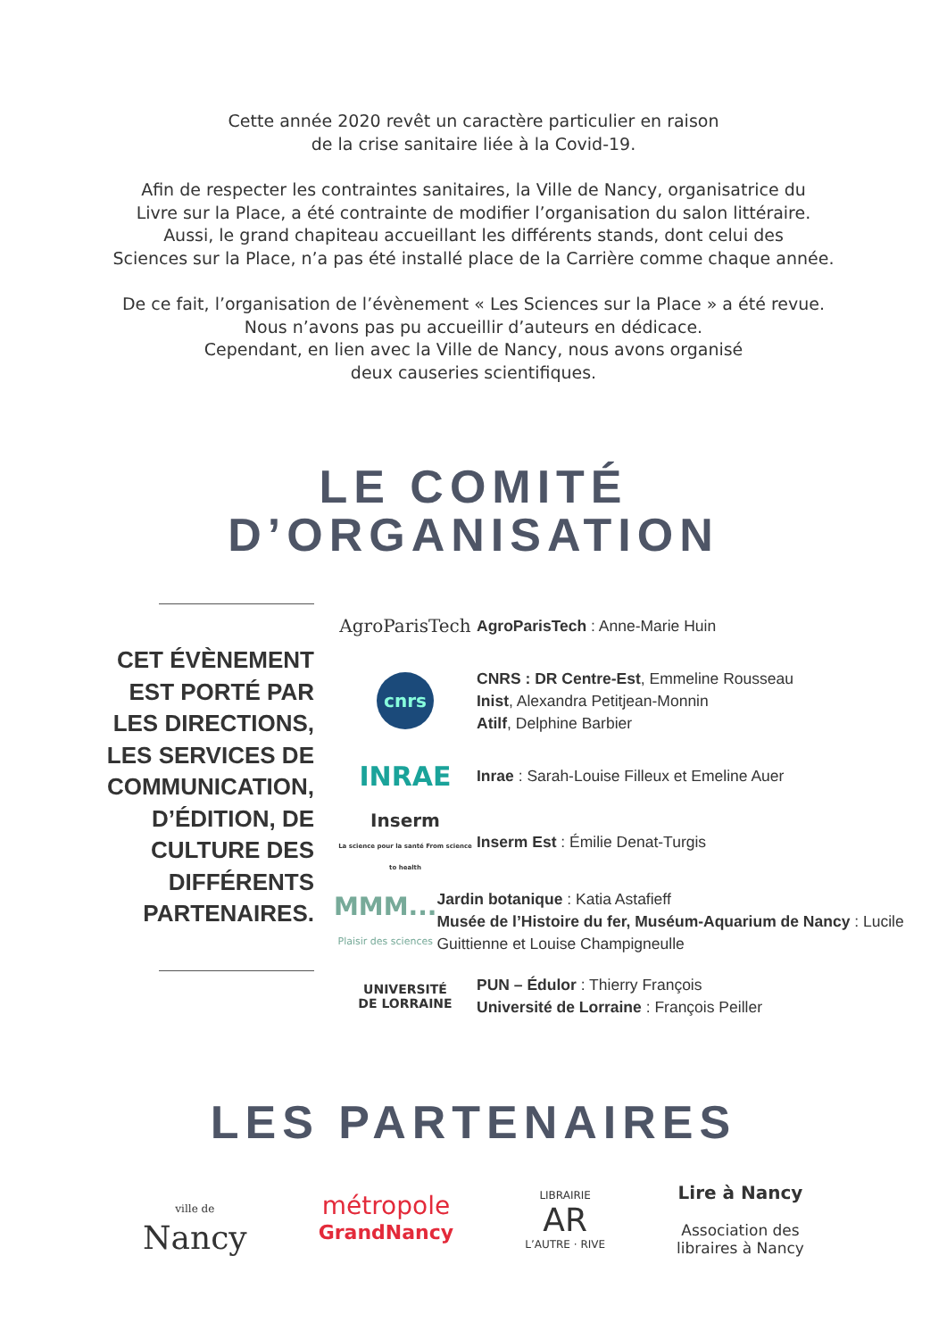Cette année 2020 revêt un caractère particulier en raison
de la crise sanitaire liée à la Covid-19.
Afin de respecter les contraintes sanitaires, la Ville de Nancy, organisatrice du
Livre sur la Place, a été contrainte de modifier l’organisation du salon littéraire.
Aussi, le grand chapiteau accueillant les différents stands, dont celui des
Sciences sur la Place, n’a pas été installé place de la Carrière comme chaque année.
De ce fait, l’organisation de l’évènement « Les Sciences sur la Place » a été revue.
Nous n’avons pas pu accueillir d’auteurs en dédicace.
Cependant, en lien avec la Ville de Nancy, nous avons organisé
deux causeries scientifiques.
LE COMITÉ
D’ORGANISATION
CET ÉVÈNEMENT
EST PORTÉ PAR
LES DIRECTIONS,
LES SERVICES DE
COMMUNICATION,
D’ÉDITION, DE
CULTURE DES
DIFFÉRENTS
PARTENAIRES.
AgroParisTech
AgroParisTech : Anne-Marie Huin
cnrs
CNRS : DR Centre-Est, Emmeline Rousseau
Inist, Alexandra Petitjean-Monnin
Atilf, Delphine Barbier
INRAE
Inrae : Sarah-Louise Filleux et Emeline Auer
Inserm
La science pour la santé From science to health
Inserm Est : Émilie Denat-Turgis
MMM...
Plaisir des sciences
Jardin botanique : Katia Astafieff
Musée de l’Histoire du fer, Muséum-Aquarium de Nancy : Lucile Guittienne et Louise Champigneulle
UNIVERSITÉ
DE LORRAINE
PUN – Édulor : Thierry François
Université de Lorraine : François Peiller
LES PARTENAIRES
ville de
Nancy
métropole
GrandNancy
LIBRAIRIE
AR
L’AUTRE · RIVE
Lire à Nancy
Association des
libraires à Nancy